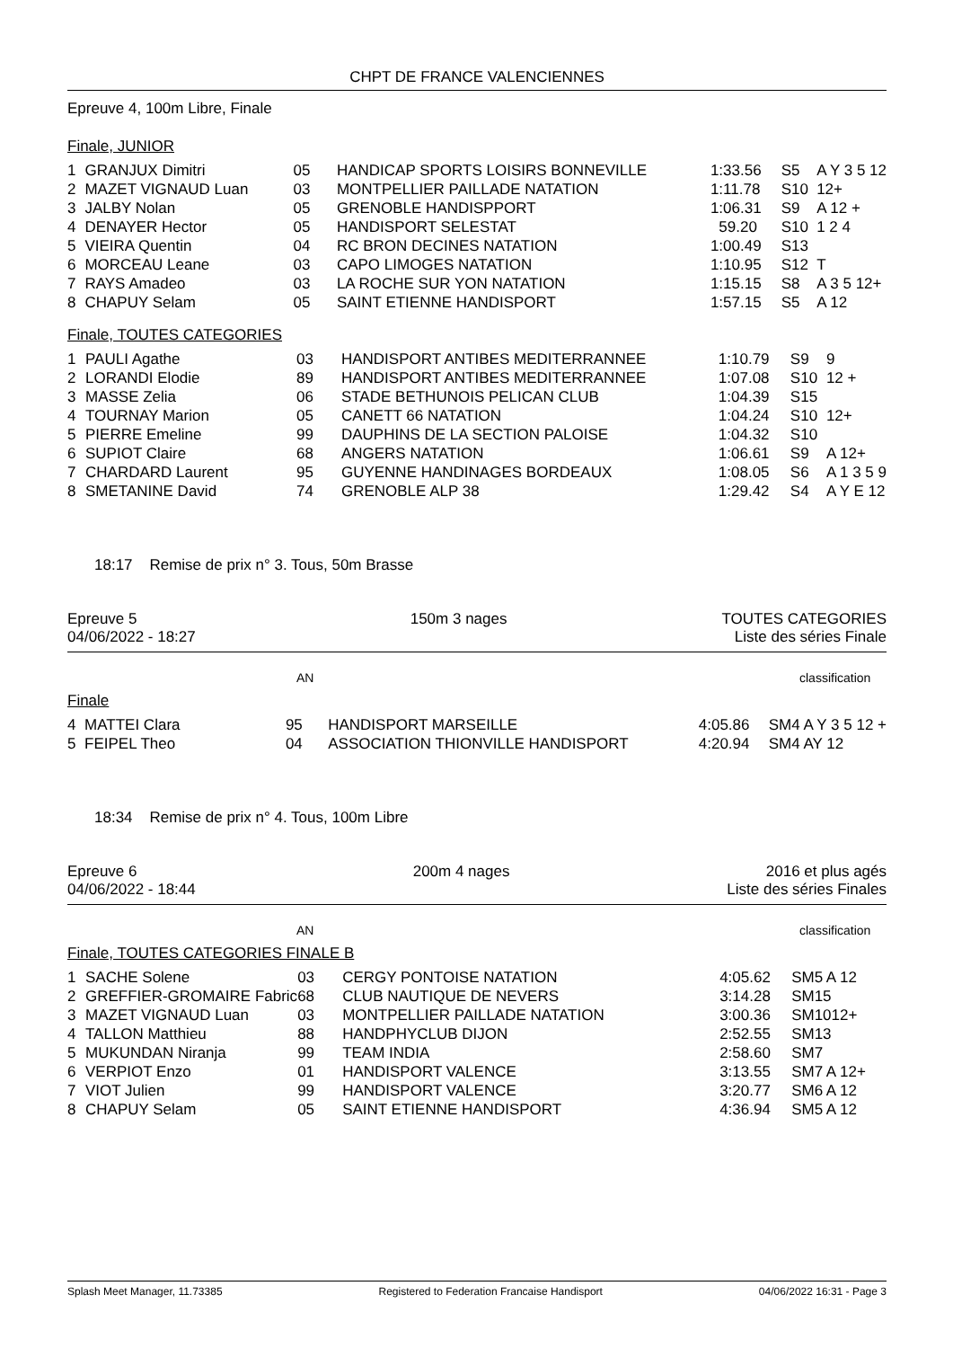CHPT DE FRANCE VALENCIENNES
Epreuve 4, 100m Libre, Finale
Finale, JUNIOR
| 1 | GRANJUX Dimitri | 05 | HANDICAP SPORTS LOISIRS BONNEVILLE | 1:33.56 | S5 | A Y 3 5 12 |
| 2 | MAZET VIGNAUD Luan | 03 | MONTPELLIER PAILLADE NATATION | 1:11.78 | S10 | 12+ |
| 3 | JALBY Nolan | 05 | GRENOBLE HANDISPPORT | 1:06.31 | S9 | A 12 + |
| 4 | DENAYER Hector | 05 | HANDISPORT SELESTAT | 59.20 | S10 | 1 2 4 |
| 5 | VIEIRA Quentin | 04 | RC BRON DECINES NATATION | 1:00.49 | S13 | |
| 6 | MORCEAU Leane | 03 | CAPO LIMOGES NATATION | 1:10.95 | S12 | T |
| 7 | RAYS Amadeo | 03 | LA ROCHE SUR YON NATATION | 1:15.15 | S8 | A 3 5 12+ |
| 8 | CHAPUY Selam | 05 | SAINT ETIENNE HANDISPORT | 1:57.15 | S5 | A 12 |
Finale, TOUTES CATEGORIES
| 1 | PAULI Agathe | 03 | HANDISPORT ANTIBES MEDITERRANNEE | 1:10.79 | S9 | 9 |
| 2 | LORANDI Elodie | 89 | HANDISPORT ANTIBES MEDITERRANNEE | 1:07.08 | S10 | 12 + |
| 3 | MASSE Zelia | 06 | STADE BETHUNOIS PELICAN CLUB | 1:04.39 | S15 | |
| 4 | TOURNAY Marion | 05 | CANETT 66 NATATION | 1:04.24 | S10 | 12+ |
| 5 | PIERRE Emeline | 99 | DAUPHINS DE LA SECTION PALOISE | 1:04.32 | S10 | |
| 6 | SUPIOT Claire | 68 | ANGERS NATATION | 1:06.61 | S9 | A 12+ |
| 7 | CHARDARD Laurent | 95 | GUYENNE HANDINAGES BORDEAUX | 1:08.05 | S6 | A 1 3 5 9 |
| 8 | SMETANINE David | 74 | GRENOBLE ALP 38 | 1:29.42 | S4 | A Y E 12 |
18:17 Remise de prix n° 3. Tous, 50m Brasse
Epreuve 5
04/06/2022 - 18:27
150m 3 nages TOUTES CATEGORIES
Liste des séries Finale
AN classification
Finale
| 4 | MATTEI Clara | 95 | HANDISPORT MARSEILLE | 4:05.86 | SM4 A Y 3 5 12 + |
| 5 | FEIPEL Theo | 04 | ASSOCIATION THIONVILLE HANDISPORT | 4:20.94 | SM4 AY 12 |
18:34 Remise de prix n° 4. Tous, 100m Libre
Epreuve 6
04/06/2022 - 18:44
200m 4 nages 2016 et plus agés
Liste des séries Finales
AN classification
Finale, TOUTES CATEGORIES FINALE B
| 1 | SACHE Solene | 03 | CERGY PONTOISE NATATION | 4:05.62 | SM5 A 12 |
| 2 | GREFFIER-GROMAIRE Fabric | 68 | CLUB NAUTIQUE DE NEVERS | 3:14.28 | SM15 |
| 3 | MAZET VIGNAUD Luan | 03 | MONTPELLIER PAILLADE NATATION | 3:00.36 | SM1012+ |
| 4 | TALLON Matthieu | 88 | HANDPHYCLUB DIJON | 2:52.55 | SM13 |
| 5 | MUKUNDAN Niranja | 99 | TEAM INDIA | 2:58.60 | SM7 |
| 6 | VERPIOT Enzo | 01 | HANDISPORT VALENCE | 3:13.55 | SM7 A 12+ |
| 7 | VIOT Julien | 99 | HANDISPORT VALENCE | 3:20.77 | SM6 A 12 |
| 8 | CHAPUY Selam | 05 | SAINT ETIENNE HANDISPORT | 4:36.94 | SM5 A 12 |
Splash Meet Manager, 11.73385 Registered to Federation Francaise Handisport 04/06/2022 16:31 - Page 3